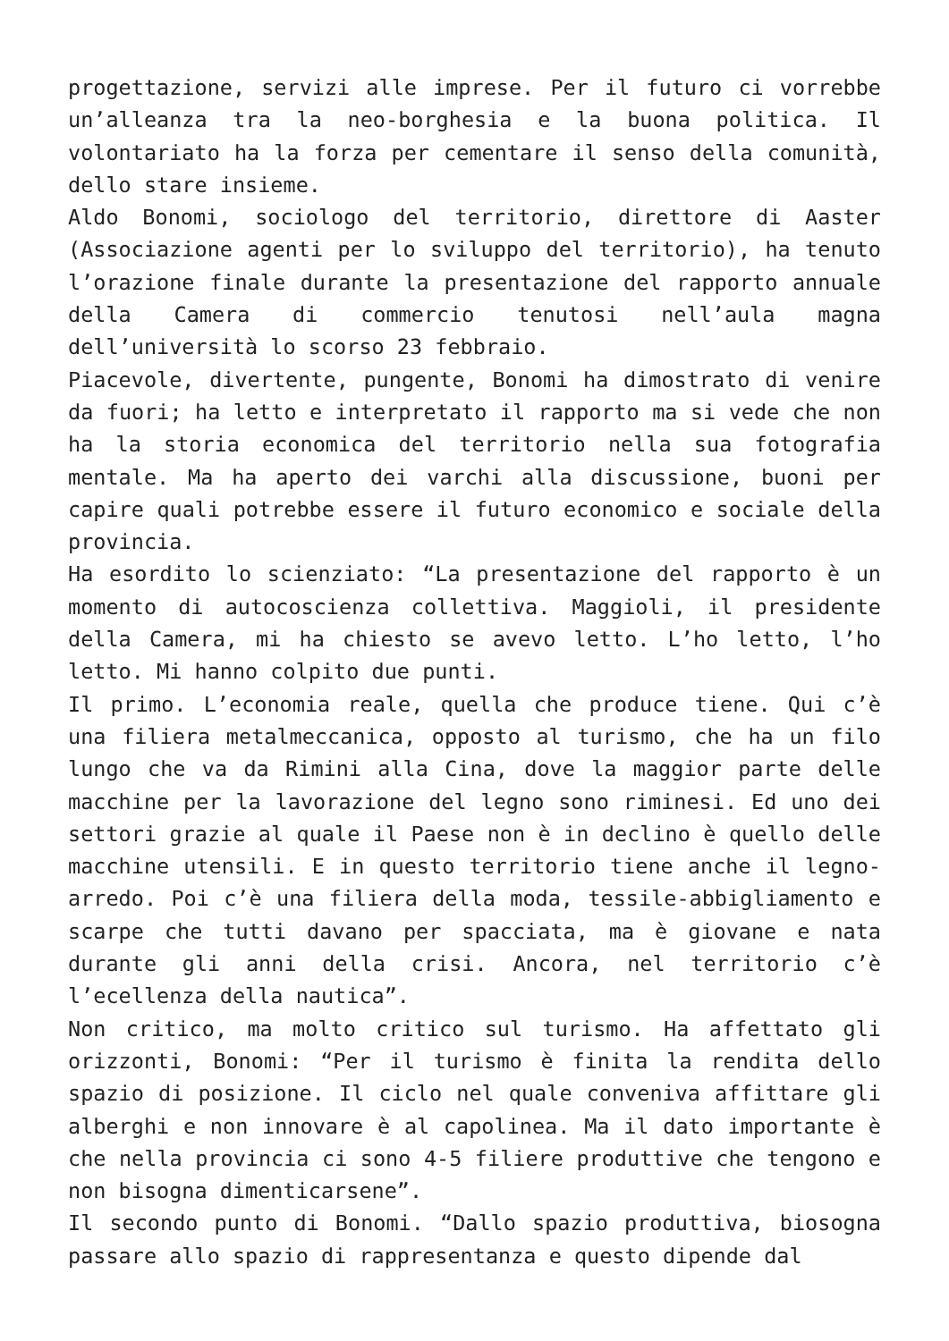progettazione, servizi alle imprese. Per il futuro ci vorrebbe un’alleanza tra la neo-borghesia e la buona politica. Il volontariato ha la forza per cementare il senso della comunità, dello stare insieme.
Aldo Bonomi, sociologo del territorio, direttore di Aaster (Associazione agenti per lo sviluppo del territorio), ha tenuto l’orazione finale durante la presentazione del rapporto annuale della Camera di commercio tenutosi nell’aula magna dell’università lo scorso 23 febbraio.
Piacevole, divertente, pungente, Bonomi ha dimostrato di venire da fuori; ha letto e interpretato il rapporto ma si vede che non ha la storia economica del territorio nella sua fotografia mentale. Ma ha aperto dei varchi alla discussione, buoni per capire quali potrebbe essere il futuro economico e sociale della provincia.
Ha esordito lo scienziato: “La presentazione del rapporto è un momento di autocoscienza collettiva. Maggioli, il presidente della Camera, mi ha chiesto se avevo letto. L’ho letto, l’ho letto. Mi hanno colpito due punti.
Il primo. L’economia reale, quella che produce tiene. Qui c’è una filiera metalmeccanica, opposto al turismo, che ha un filo lungo che va da Rimini alla Cina, dove la maggior parte delle macchine per la lavorazione del legno sono riminesi. Ed uno dei settori grazie al quale il Paese non è in declino è quello delle macchine utensili. E in questo territorio tiene anche il legno-arredo. Poi c’è una filiera della moda, tessile-abbigliamento e scarpe che tutti davano per spacciata, ma è giovane e nata durante gli anni della crisi. Ancora, nel territorio c’è l’ecellenza della nautica”.
Non critico, ma molto critico sul turismo. Ha affettato gli orizzonti, Bonomi: “Per il turismo è finita la rendita dello spazio di posizione. Il ciclo nel quale conveniva affittare gli alberghi e non innovare è al capolinea. Ma il dato importante è che nella provincia ci sono 4-5 filiere produttive che tengono e non bisogna dimenticarsene”.
Il secondo punto di Bonomi. “Dallo spazio produttiva, biosogna passare allo spazio di rappresentanza e questo dipende dal